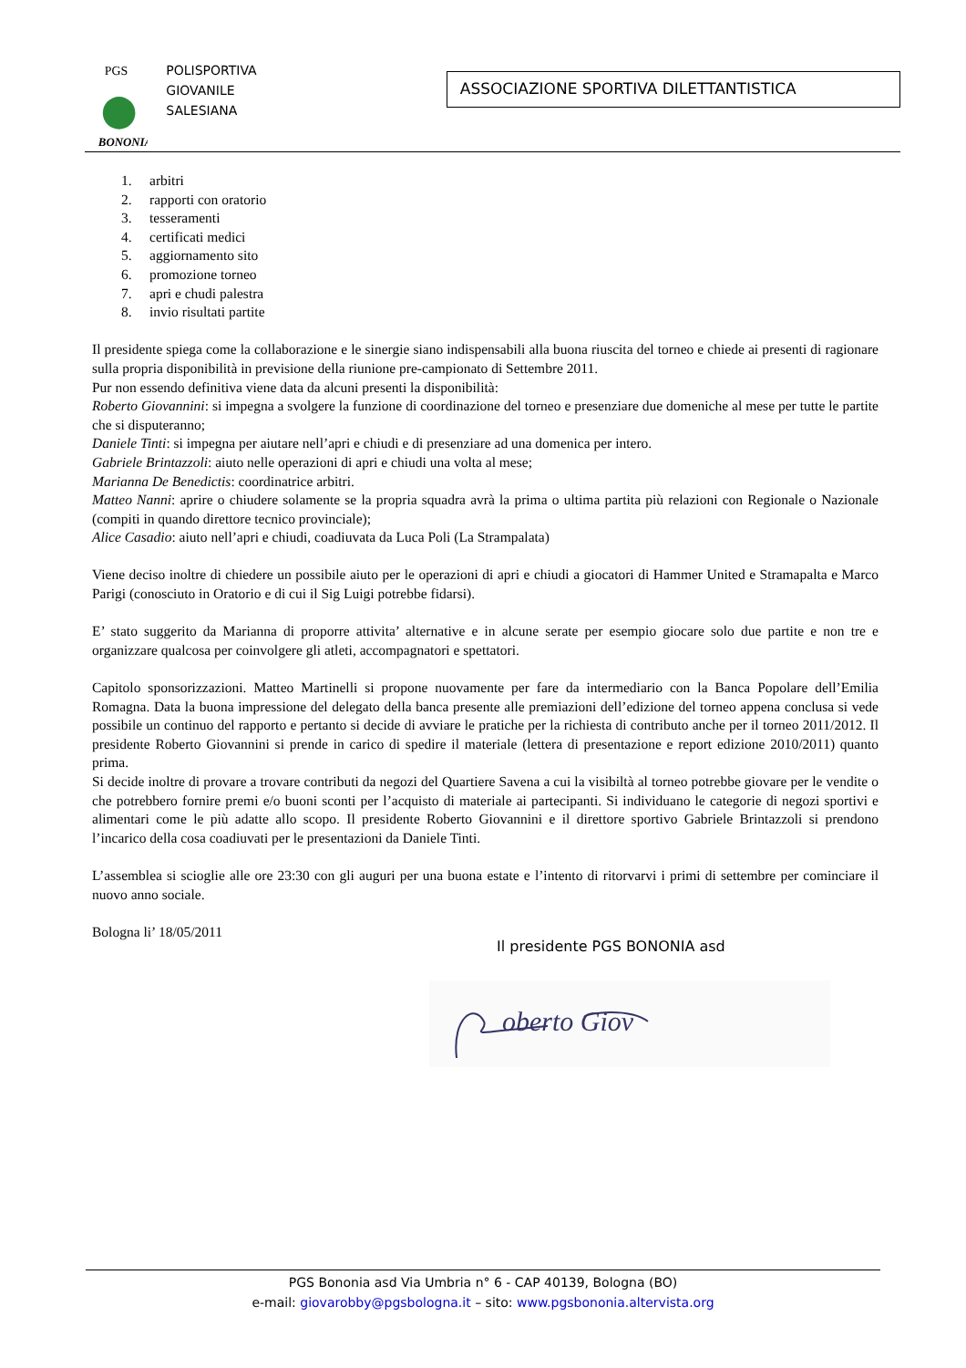BONONIA
PGS
POLISPORTIVA
GIOVANILE
SALESIANA
ASSOCIAZIONE SPORTIVA DILETTANTISTICA
1. arbitri
2. rapporti con oratorio
3. tesseramenti
4. certificati medici
5. aggiornamento sito
6. promozione torneo
7. apri e chudi palestra
8. invio risultati partite
Il presidente spiega come la collaborazione e le sinergie siano indispensabili alla buona riuscita del torneo e chiede ai presenti di ragionare sulla propria disponibilità in previsione della riunione pre-campionato di Settembre 2011.
Pur non essendo definitiva viene data da alcuni presenti la disponibilità:
Roberto Giovannini: si impegna a svolgere la funzione di coordinazione del torneo e presenziare due domeniche al mese per tutte le partite che si disputeranno;
Daniele Tinti: si impegna per aiutare nell’apri e chiudi e di presenziare ad una domenica per intero.
Gabriele Brintazzoli: aiuto nelle operazioni di apri e chiudi una volta al mese;
Marianna De Benedictis: coordinatrice arbitri.
Matteo Nanni: aprire o chiudere solamente se la propria squadra avrà la prima o ultima partita più relazioni con Regionale o Nazionale (compiti in quando direttore tecnico provinciale);
Alice Casadio: aiuto nell’apri e chiudi, coadiuvata da Luca Poli (La Strampalata)
Viene deciso inoltre di chiedere un possibile aiuto per le operazioni di apri e chiudi a giocatori di Hammer United e Stramapalta e Marco Parigi (conosciuto in Oratorio e di cui il Sig Luigi potrebbe fidarsi).
E’ stato suggerito da Marianna di proporre attivita’ alternative e in alcune serate per esempio giocare solo due partite e non tre e organizzare qualcosa per coinvolgere gli atleti, accompagnatori e spettatori.
Capitolo sponsorizzazioni. Matteo Martinelli si propone nuovamente per fare da intermediario con la Banca Popolare dell’Emilia Romagna. Data la buona impressione del delegato della banca presente alle premiazioni dell’edizione del torneo appena conclusa si vede possibile un continuo del rapporto e pertanto si decide di avviare le pratiche per la richiesta di contributo anche per il torneo 2011/2012. Il presidente Roberto Giovannini si prende in carico di spedire il materiale (lettera di presentazione e report edizione 2010/2011) quanto prima.
Si decide inoltre di provare a trovare contributi da negozi del Quartiere Savena a cui la visibiltà al torneo potrebbe giovare per le vendite o che potrebbero fornire premi e/o buoni sconti per l’acquisto di materiale ai partecipanti. Si individuano le categorie di negozi sportivi e alimentari come le più adatte allo scopo. Il presidente Roberto Giovannini e il direttore sportivo Gabriele Brintazzoli si prendono l’incarico della cosa coadiuvati per le presentazioni da Daniele Tinti.
L’assemblea si scioglie alle ore 23:30 con gli auguri per una buona estate e l’intento di ritorvarvi i primi di settembre per cominciare il nuovo anno sociale.
Bologna li’ 18/05/2011
Il presidente PGS BONONIA asd
oberto Giov
PGS Bononia asd Via Umbria n° 6 - CAP 40139, Bologna (BO)
e-mail: giovarobby@pgsbologna.it – sito: www.pgsbononia.altervista.org